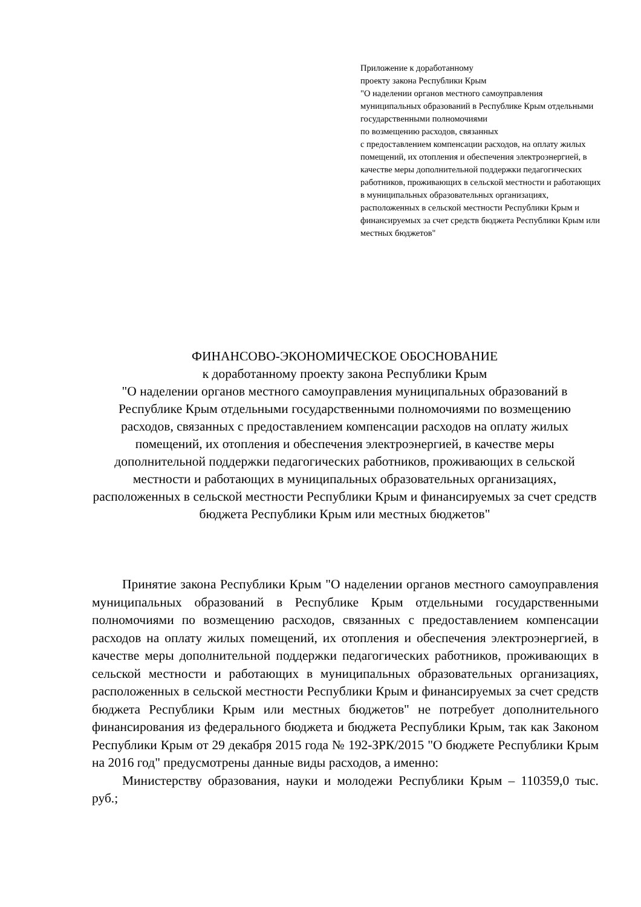Приложение к доработанному
проекту закона Республики Крым
"О наделении органов местного самоуправления муниципальных образований в Республике Крым отдельными государственными полномочиями
по возмещению расходов, связанных
с предоставлением компенсации расходов, на оплату жилых помещений, их отопления и обеспечения электроэнергией, в качестве меры дополнительной поддержки педагогических работников, проживающих в сельской местности и работающих в муниципальных образовательных организациях, расположенных в сельской местности Республики Крым и финансируемых за счет средств бюджета Республики Крым или местных бюджетов"
ФИНАНСОВО-ЭКОНОМИЧЕСКОЕ ОБОСНОВАНИЕ
к доработанному проекту закона Республики Крым
"О наделении органов местного самоуправления муниципальных образований в Республике Крым отдельными государственными полномочиями по возмещению расходов, связанных с предоставлением компенсации расходов на оплату жилых помещений, их отопления и обеспечения электроэнергией, в качестве меры дополнительной поддержки педагогических работников, проживающих в сельской местности и работающих в муниципальных образовательных организациях, расположенных в сельской местности Республики Крым и финансируемых за счет средств бюджета Республики Крым или местных бюджетов"
Принятие закона Республики Крым "О наделении органов местного самоуправления муниципальных образований в Республике Крым отдельными государственными полномочиями по возмещению расходов, связанных с предоставлением компенсации расходов на оплату жилых помещений, их отопления и обеспечения электроэнергией, в качестве меры дополнительной поддержки педагогических работников, проживающих в сельской местности и работающих в муниципальных образовательных организациях, расположенных в сельской местности Республики Крым и финансируемых за счет средств бюджета Республики Крым или местных бюджетов" не потребует дополнительного финансирования из федерального бюджета и бюджета Республики Крым, так как Законом Республики Крым от 29 декабря 2015 года № 192-ЗРК/2015 "О бюджете Республики Крым на 2016 год" предусмотрены данные виды расходов, а именно:
Министерству образования, науки и молодежи Республики Крым – 110359,0 тыс. руб.;